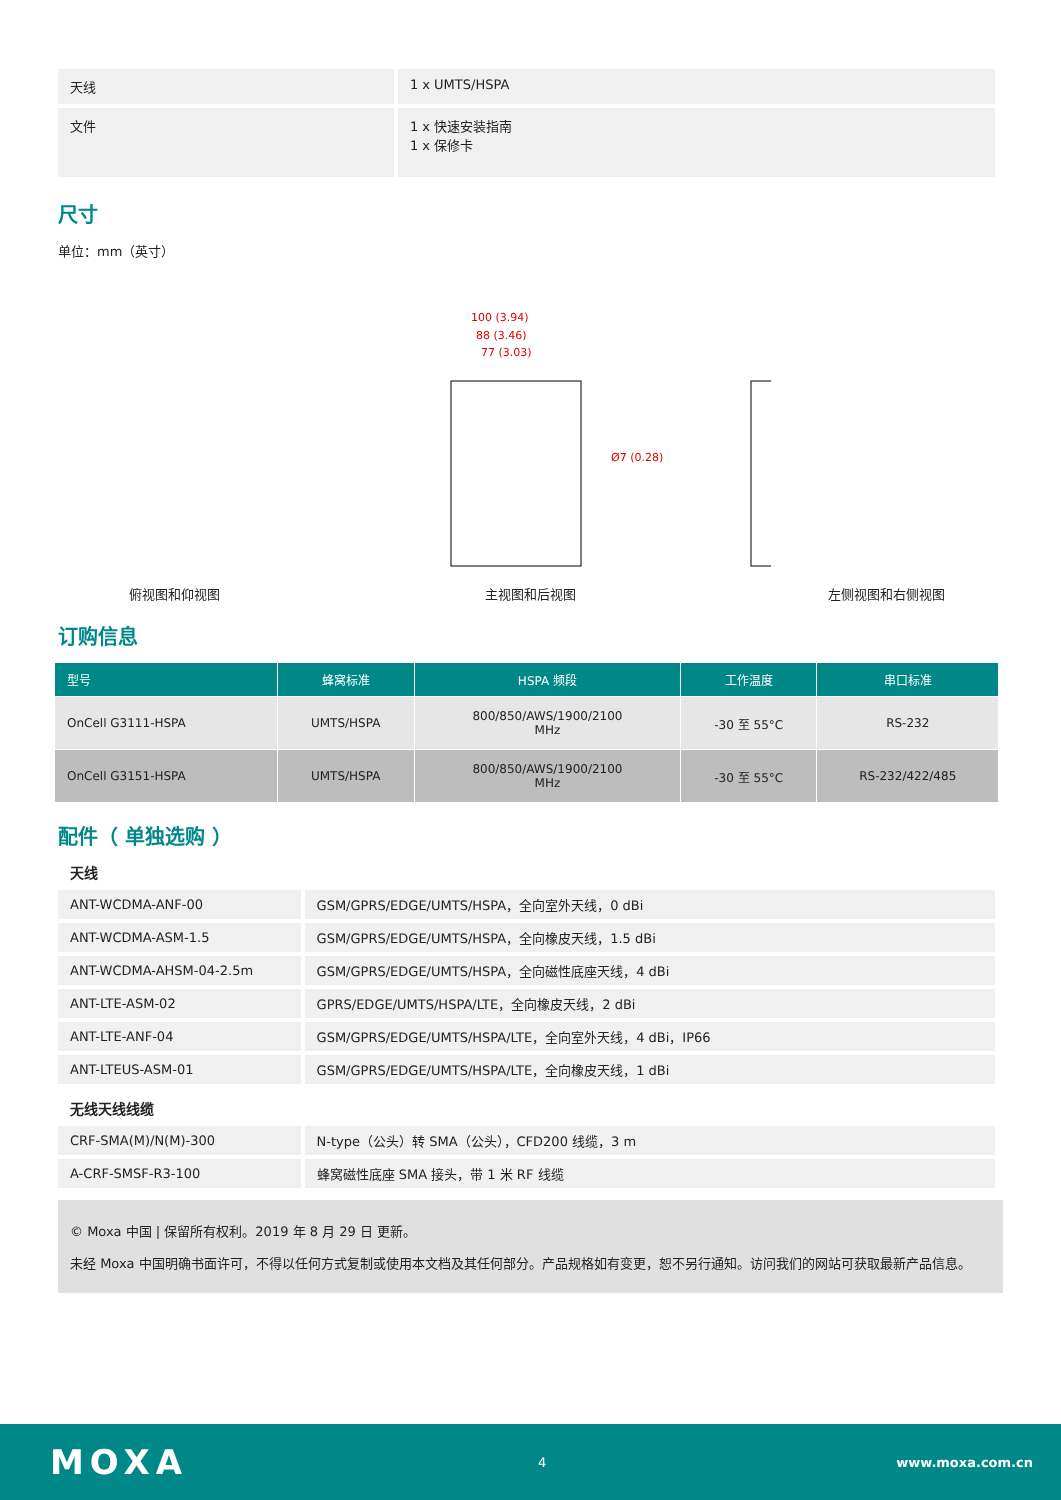| 天线 | 1 x UMTS/HSPA |
| 文件 | 1 x 快速安装指南 1 x 保修卡 |
尺寸
单位：mm（英寸）
俯视图和仰视图
100 (3.94)
88 (3.46)
77 (3.03)
Ø7 (0.28)
主视图和后视图
左侧视图和右侧视图
订购信息
| 型号 | 蜂窝标准 | HSPA 频段 | 工作温度 | 串口标准 |
| --- | --- | --- | --- | --- |
| OnCell G3111-HSPA | UMTS/HSPA | 800/850/AWS/1900/2100 MHz | -30 至 55°C | RS-232 |
| OnCell G3151-HSPA | UMTS/HSPA | 800/850/AWS/1900/2100 MHz | -30 至 55°C | RS-232/422/485 |
配件（ 单独选购 ）
天线
| ANT-WCDMA-ANF-00 | GSM/GPRS/EDGE/UMTS/HSPA，全向室外天线，0 dBi |
| ANT-WCDMA-ASM-1.5 | GSM/GPRS/EDGE/UMTS/HSPA，全向橡皮天线，1.5 dBi |
| ANT-WCDMA-AHSM-04-2.5m | GSM/GPRS/EDGE/UMTS/HSPA，全向磁性底座天线，4 dBi |
| ANT-LTE-ASM-02 | GPRS/EDGE/UMTS/HSPA/LTE，全向橡皮天线，2 dBi |
| ANT-LTE-ANF-04 | GSM/GPRS/EDGE/UMTS/HSPA/LTE，全向室外天线，4 dBi，IP66 |
| ANT-LTEUS-ASM-01 | GSM/GPRS/EDGE/UMTS/HSPA/LTE，全向橡皮天线，1 dBi |
无线天线线缆
| CRF-SMA(M)/N(M)-300 | N-type（公头）转 SMA（公头），CFD200 线缆，3 m |
| A-CRF-SMSF-R3-100 | 蜂窝磁性底座 SMA 接头，带 1 米 RF 线缆 |
© Moxa 中国 | 保留所有权利。2019 年 8 月 29 日 更新。
未经 Moxa 中国明确书面许可，不得以任何方式复制或使用本文档及其任何部分。产品规格如有变更，恕不另行通知。访问我们的网站可获取最新产品信息。
MOXA 4 www.moxa.com.cn